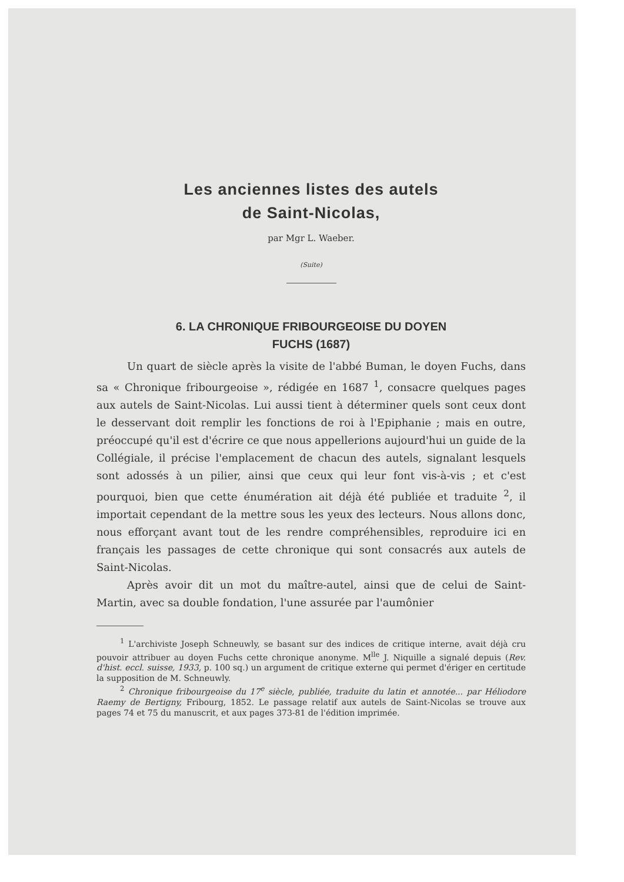Les anciennes listes des autels
de Saint-Nicolas,
par Mgr L. Waeber.
(Suite)
6. LA CHRONIQUE FRIBOURGEOISE DU DOYEN
FUCHS (1687)
Un quart de siècle après la visite de l'abbé Buman, le doyen Fuchs, dans sa « Chronique fribourgeoise », rédigée en 1687 <sup>1</sup>, consacre quelques pages aux autels de Saint-Nicolas. Lui aussi tient à déterminer quels sont ceux dont le desservant doit remplir les fonctions de roi à l'Epiphanie ; mais en outre, préoccupé qu'il est d'écrire ce que nous appellerions aujourd'hui un guide de la Collégiale, il précise l'emplacement de chacun des autels, signalant lesquels sont adossés à un pilier, ainsi que ceux qui leur font vis-à-vis ; et c'est pourquoi, bien que cette énumération ait déjà été publiée et traduite <sup>2</sup>, il importait cependant de la mettre sous les yeux des lecteurs. Nous allons donc, nous efforçant avant tout de les rendre compréhensibles, reproduire ici en français les passages de cette chronique qui sont consacrés aux autels de Saint-Nicolas.
Après avoir dit un mot du maître-autel, ainsi que de celui de Saint-Martin, avec sa double fondation, l'une assurée par l'aumônier
<sup>1</sup> L'archiviste Joseph Schneuwly, se basant sur des indices de critique interne, avait déjà cru pouvoir attribuer au doyen Fuchs cette chronique anonyme. M<sup>lle</sup> J. Niquille a signalé depuis (Rev. d'hist. eccl. suisse, 1933, p. 100 sq.) un argument de critique externe qui permet d'ériger en certitude la supposition de M. Schneuwly.
<sup>2</sup> Chronique fribourgeoise du 17<sup>e</sup> siècle, publiée, traduite du latin et annotée... par Héliodore Raemy de Bertigny, Fribourg, 1852. Le passage relatif aux autels de Saint-Nicolas se trouve aux pages 74 et 75 du manuscrit, et aux pages 373-81 de l'édition imprimée.